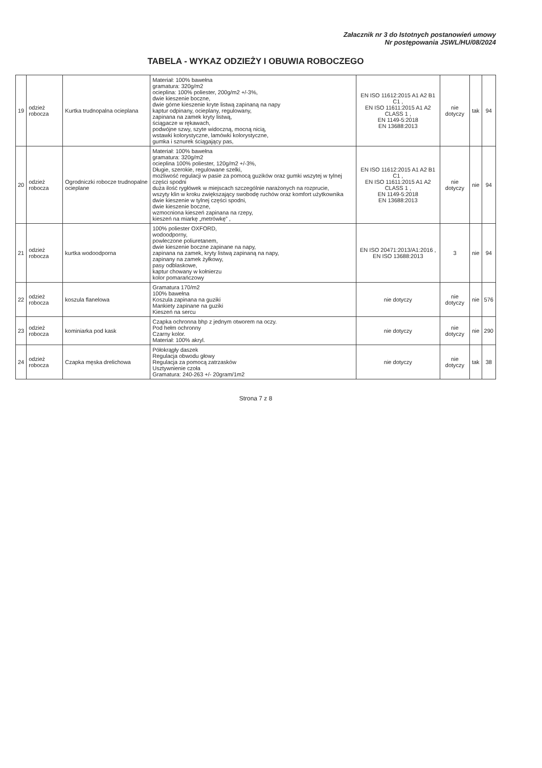Załacznik nr 3 do Istotnych postanowień umowy
Nr postępowania JSWL/HU/08/2024
TABELA - WYKAZ ODZIEŻY I OBUWIA ROBOCZEGO
| 19 | odzież robocza | Kurtka trudnopalna ocieplana | Materiał: 100% bawełna gramatura: 320g/m2 ocieplina: 100% poliester, 200g/m2 +/-3%, dwie kieszenie boczne, dwie górne kieszenie kryte listwą zapinaną na napy kaptur odpinany, ocieplany, regulowany, zapinana na zamek kryty listwą, ściągacze w rękawach, podwójne szwy, szyte widoczną, mocną nicią, wstawki kolorystyczne, lamówki kolorystyczne, gumka i sznurek ściągający pas, | EN ISO 11612:2015 A1 A2 B1 C1 , EN ISO 11611:2015 A1 A2 CLASS 1 , EN 1149-5:2018 EN 13688:2013 | nie dotyczy | tak | 94 |
| 20 | odzież robocza | Ogrodniczki robocze trudnopalne ocieplane | Materiał: 100% bawełna gramatura: 320g/m2 ocieplina 100% poliester, 120g/m2 +/-3%, Długie, szerokie, regulowane szelki, możliwość regulacji w pasie za pomocą guzików oraz gumki wszytej w tylnej części spodni duża ilość rygłówek w miejscach szczególnie narażonych na rozprucie, wszyty klin w kroku zwiększający swobodę ruchów oraz komfort użytkownika dwie kieszenie w tylnej części spodni, dwie kieszenie boczne, wzmocniona kieszeń zapinana na rzepy, kieszeń na miarkę „metrówkę” , | EN ISO 11612:2015 A1 A2 B1 C1 , EN ISO 11611:2015 A1 A2 CLASS 1 , EN 1149-5:2018 EN 13688:2013 | nie dotyczy | nie | 94 |
| 21 | odzież robocza | kurtka wodoodporna | 100% poliester OXFORD, wodoodporny, powleczone poliuretanem, dwie kieszenie boczne zapinane na napy, zapinana na zamek, kryty listwą zapinaną na napy, zapinany na zamek żyłkowy, pasy odblaskowe, kaptur chowany w kołnierzu kolor pomarańczowy | EN ISO 20471:2013/A1:2016 , EN ISO 13688:2013 | 3 | nie | 94 |
| 22 | odzież robocza | koszula flanelowa | Gramatura 170/m2 100% bawełna Koszula zapinana na guziki Mankiety zapinane na guziki Kieszeń na sercu | nie dotyczy | nie dotyczy | nie | 576 |
| 23 | odzież robocza | kominiarka pod kask | Czapka ochronna bhp z jednym otworem na oczy. Pod hełm ochronny Czarny kolor. Materiał: 100% akryl. | nie dotyczy | nie dotyczy | nie | 290 |
| 24 | odzież robocza | Czapka męska drelichowa | Półokrągły daszek Regulacja obwodu głowy Regulacja za pomocą zatrzasków Usztywnienie czoła Gramatura: 240-263 +/- 20gram/1m2 | nie dotyczy | nie dotyczy | tak | 38 |
Strona 7 z 8